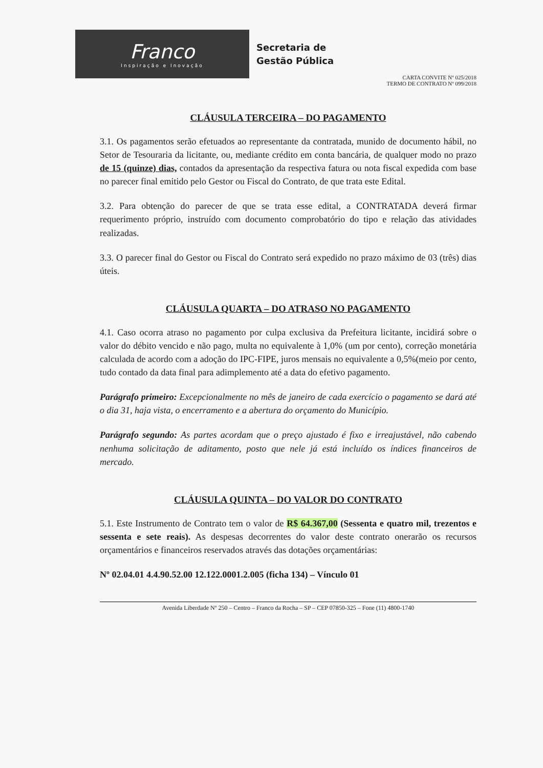Franco
Inspiração e Inovação
Secretaria de
Gestão Pública
CARTA CONVITE Nº 025/2018
TERMO DE CONTRATO Nº 099/2018
CLÁUSULA TERCEIRA – DO PAGAMENTO
3.1. Os pagamentos serão efetuados ao representante da contratada, munido de documento hábil, no Setor de Tesouraria da licitante, ou, mediante crédito em conta bancária, de qualquer modo no prazo de 15 (quinze) dias, contados da apresentação da respectiva fatura ou nota fiscal expedida com base no parecer final emitido pelo Gestor ou Fiscal do Contrato, de que trata este Edital.
3.2. Para obtenção do parecer de que se trata esse edital, a CONTRATADA deverá firmar requerimento próprio, instruído com documento comprobatório do tipo e relação das atividades realizadas.
3.3. O parecer final do Gestor ou Fiscal do Contrato será expedido no prazo máximo de 03 (três) dias úteis.
CLÁUSULA QUARTA – DO ATRASO NO PAGAMENTO
4.1. Caso ocorra atraso no pagamento por culpa exclusiva da Prefeitura licitante, incidirá sobre o valor do débito vencido e não pago, multa no equivalente à 1,0% (um por cento), correção monetária calculada de acordo com a adoção do IPC-FIPE, juros mensais no equivalente a 0,5%(meio por cento, tudo contado da data final para adimplemento até a data do efetivo pagamento.
Parágrafo primeiro: Excepcionalmente no mês de janeiro de cada exercício o pagamento se dará até o dia 31, haja vista, o encerramento e a abertura do orçamento do Município.
Parágrafo segundo: As partes acordam que o preço ajustado é fixo e irreajustável, não cabendo nenhuma solicitação de aditamento, posto que nele já está incluído os índices financeiros de mercado.
CLÁUSULA QUINTA – DO VALOR DO CONTRATO
5.1. Este Instrumento de Contrato tem o valor de R$ 64.367,00 (Sessenta e quatro mil, trezentos e sessenta e sete reais). As despesas decorrentes do valor deste contrato onerarão os recursos orçamentários e financeiros reservados através das dotações orçamentárias:
Nº 02.04.01 4.4.90.52.00 12.122.0001.2.005 (ficha 134) – Vínculo 01
Avenida Liberdade Nº 250 – Centro – Franco da Rocha – SP – CEP 07850-325 – Fone (11) 4800-1740